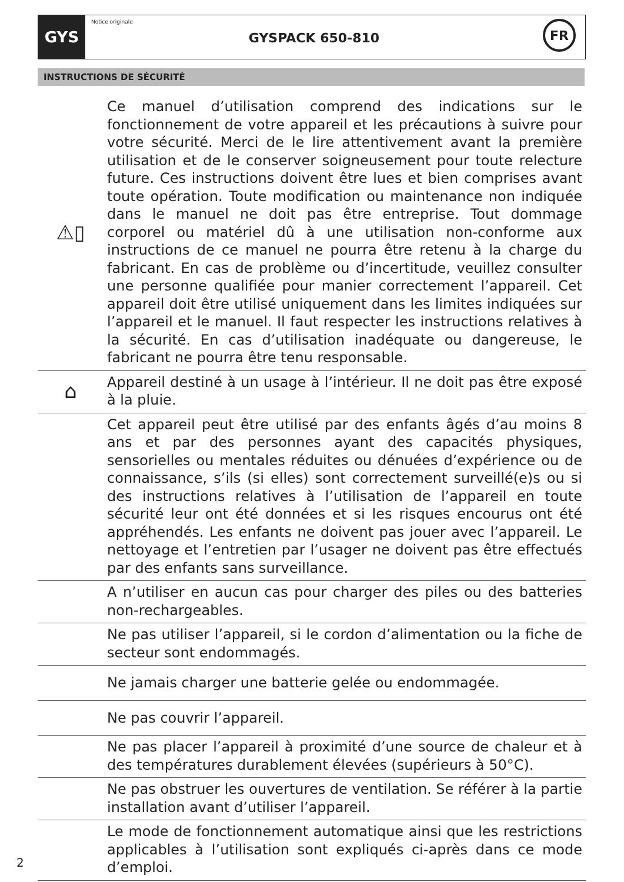GYS
Notice originale
GYSPACK 650-810
FR
INSTRUCTIONS DE SÉCURITÉ
⚠▯
Ce manuel d’utilisation comprend des indications sur le fonctionnement de votre appareil et les précautions à suivre pour votre sécurité. Merci de le lire attentivement avant la première utilisation et de le conserver soigneusement pour toute relecture future. Ces instructions doivent être lues et bien comprises avant toute opération. Toute modification ou maintenance non indiquée dans le manuel ne doit pas être entreprise. Tout dommage corporel ou matériel dû à une utilisation non-conforme aux instructions de ce manuel ne pourra être retenu à la charge du fabricant. En cas de problème ou d’incertitude, veuillez consulter une personne qualifiée pour manier correctement l’appareil. Cet appareil doit être utilisé uniquement dans les limites indiquées sur l’appareil et le manuel. Il faut respecter les instructions relatives à la sécurité. En cas d’utilisation inadéquate ou dangereuse, le fabricant ne pourra être tenu responsable.
⌂
Appareil destiné à un usage à l’intérieur. Il ne doit pas être exposé à la pluie.
Cet appareil peut être utilisé par des enfants âgés d’au moins 8 ans et par des personnes ayant des capacités physiques, sensorielles ou mentales réduites ou dénuées d’expérience ou de connaissance, s’ils (si elles) sont correctement surveillé(e)s ou si des instructions relatives à l’utilisation de l’appareil en toute sécurité leur ont été données et si les risques encourus ont été appréhendés. Les enfants ne doivent pas jouer avec l’appareil. Le nettoyage et l’entretien par l’usager ne doivent pas être effectués par des enfants sans surveillance.
A n’utiliser en aucun cas pour charger des piles ou des batteries non-rechargeables.
Ne pas utiliser l’appareil, si le cordon d’alimentation ou la fiche de secteur sont endommagés.
Ne jamais charger une batterie gelée ou endommagée.
Ne pas couvrir l’appareil.
Ne pas placer l’appareil à proximité d’une source de chaleur et à des températures durablement élevées (supérieurs à 50°C).
Ne pas obstruer les ouvertures de ventilation. Se référer à la partie installation avant d’utiliser l’appareil.
Le mode de fonctionnement automatique ainsi que les restrictions applicables à l’utilisation sont expliqués ci-après dans ce mode d’emploi.
2